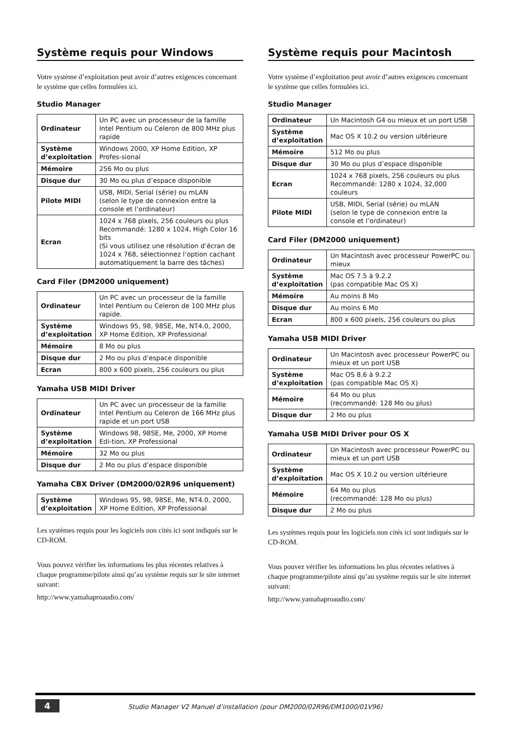Système requis pour Windows
Votre système d’exploitation peut avoir d’autres exigences concernant le système que celles formulées ici.
Studio Manager
| Ordinateur | Un PC avec un processeur de la famille Intel Pentium ou Celeron de 800 MHz plus rapide |
| Système d’exploitation | Windows 2000, XP Home Edition, XP Profes-sional |
| Mémoire | 256 Mo ou plus |
| Disque dur | 30 Mo ou plus d’espace disponible |
| Pilote MIDI | USB, MIDI, Serial (série) ou mLAN (selon le type de connexion entre la console et l’ordinateur) |
| Ecran | 1024 x 768 pixels, 256 couleurs ou plus Recommandé: 1280 x 1024, High Color 16 bits (Si vous utilisez une résolution d’écran de 1024 x 768, sélectionnez l’option cachant automatiquement la barre des tâches) |
Card Filer (DM2000 uniquement)
| Ordinateur | Un PC avec un processeur de la famille Intel Pentium ou Celeron de 100 MHz plus rapide. |
| Système d’exploitation | Windows 95, 98, 98SE, Me, NT4.0, 2000, XP Home Edition, XP Professional |
| Mémoire | 8 Mo ou plus |
| Disque dur | 2 Mo ou plus d’espace disponible |
| Ecran | 800 x 600 pixels, 256 couleurs ou plus |
Yamaha USB MIDI Driver
| Ordinateur | Un PC avec un processeur de la famille Intel Pentium ou Celeron de 166 MHz plus rapide et un port USB |
| Système d’exploitation | Windows 98, 98SE, Me, 2000, XP Home Edi-tion, XP Professional |
| Mémoire | 32 Mo ou plus |
| Disque dur | 2 Mo ou plus d’espace disponible |
Yamaha CBX Driver (DM2000/02R96 uniquement)
| Système d’exploitation | Windows 95, 98, 98SE, Me, NT4.0, 2000, XP Home Edition, XP Professional |
Les systèmes requis pour les logiciels non cités ici sont indiqués sur le CD-ROM.
Vous pouvez vérifier les informations les plus récentes relatives à chaque programme/pilote ainsi qu’au système requis sur le site internet suivant:
http://www.yamahaproaudio.com/
Système requis pour Macintosh
Votre système d’exploitation peut avoir d’autres exigences concernant le système que celles formulées ici.
Studio Manager
| Ordinateur | Un Macintosh G4 ou mieux et un port USB |
| Système d’exploitation | Mac OS X 10.2 ou version ultérieure |
| Mémoire | 512 Mo ou plus |
| Disque dur | 30 Mo ou plus d’espace disponible |
| Ecran | 1024 x 768 pixels, 256 couleurs ou plus Recommandé: 1280 x 1024, 32,000 couleurs |
| Pilote MIDI | USB, MIDI, Serial (série) ou mLAN (selon le type de connexion entre la console et l’ordinateur) |
Card Filer (DM2000 uniquement)
| Ordinateur | Un Macintosh avec processeur PowerPC ou mieux |
| Système d’exploitation | Mac OS 7.5 à 9.2.2 (pas compatible Mac OS X) |
| Mémoire | Au moins 8 Mo |
| Disque dur | Au moins 6 Mo |
| Ecran | 800 x 600 pixels, 256 couleurs ou plus |
Yamaha USB MIDI Driver
| Ordinateur | Un Macintosh avec processeur PowerPC ou mieux et un port USB |
| Système d’exploitation | Mac OS 8.6 à 9.2.2 (pas compatible Mac OS X) |
| Mémoire | 64 Mo ou plus (recommandé: 128 Mo ou plus) |
| Disque dur | 2 Mo ou plus |
Yamaha USB MIDI Driver pour OS X
| Ordinateur | Un Macintosh avec processeur PowerPC ou mieux et un port USB |
| Système d’exploitation | Mac OS X 10.2 ou version ultérieure |
| Mémoire | 64 Mo ou plus (recommandé: 128 Mo ou plus) |
| Disque dur | 2 Mo ou plus |
Les systèmes requis pour les logiciels non cités ici sont indiqués sur le CD-ROM.
Vous pouvez vérifier les informations les plus récentes relatives à chaque programme/pilote ainsi qu’au système requis sur le site internet suivant:
http://www.yamahaproaudio.com/
4 Studio Manager V2 Manuel d’installation (pour DM2000/02R96/DM1000/01V96)